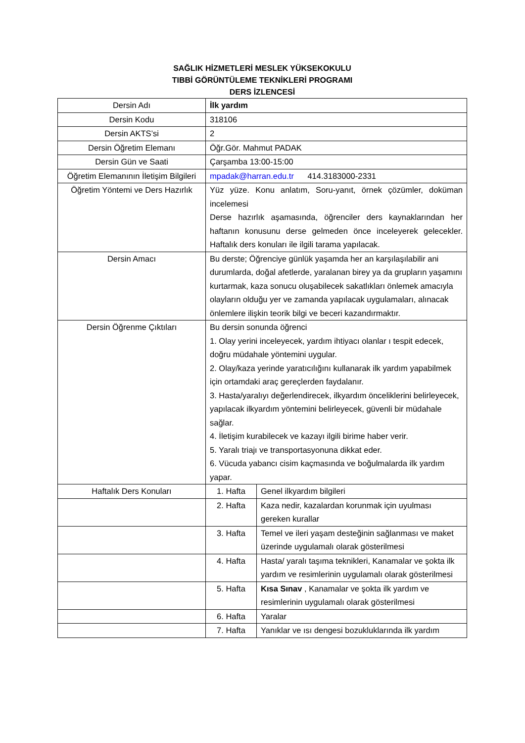SAĞLIK HİZMETLERİ MESLEK YÜKSEKOKULU
TIBBİ GÖRÜNTÜLEME TEKNİKLERİ PROGRAMI
DERS İZLENCESİ
| Dersin Adı | İlk yardım | |
| Dersin Kodu | 318106 | |
| Dersin AKTS’si | 2 | |
| Dersin Öğretim Elemanı | Öğr.Gör. Mahmut PADAK | |
| Dersin Gün ve Saati | Çarşamba 13:00-15:00 | |
| Öğretim Elemanının İletişim Bilgileri | mpadak@harran.edu.tr 414.3183000-2331 | |
| Öğretim Yöntemi ve Ders Hazırlık | Yüz yüze. Konu anlatım, Soru-yanıt, örnek çözümler, doküman incelemesi Derse hazırlık aşamasında, öğrenciler ders kaynaklarından her haftanın konusunu derse gelmeden önce inceleyerek gelecekler. Haftalık ders konuları ile ilgili tarama yapılacak. | |
| Dersin Amacı | Bu derste; Öğrenciye günlük yaşamda her an karşılaşılabilir ani durumlarda, doğal afetlerde, yaralanan birey ya da grupların yaşamını kurtarmak, kaza sonucu oluşabilecek sakatlıkları önlemek amacıyla olayların olduğu yer ve zamanda yapılacak uygulamaları, alınacak önlemlere ilişkin teorik bilgi ve beceri kazandırmaktır. | |
| Dersin Öğrenme Çıktıları | Bu dersin sonunda öğrenci 1. Olay yerini inceleyecek, yardım ihtiyacı olanlar ı tespit edecek, doğru müdahale yöntemini uygular. 2. Olay/kaza yerinde yaratıcılığını kullanarak ilk yardım yapabilmek için ortamdaki araç gereçlerden faydalanır. 3. Hasta/yaralıyı değerlendirecek, ilkyardım önceliklerini belirleyecek, yapılacak ilkyardım yöntemini belirleyecek, güvenli bir müdahale sağlar. 4. İletişim kurabilecek ve kazayı ilgili birime haber verir. 5. Yaralı triajı ve transportasyonuna dikkat eder. 6. Vücuda yabancı cisim kaçmasında ve boğulmalarda ilk yardım yapar. | |
| Haftalık Ders Konuları | 1. Hafta | Genel ilkyardım bilgileri |
| | 2. Hafta | Kaza nedir, kazalardan korunmak için uyulması gereken kurallar |
| | 3. Hafta | Temel ve ileri yaşam desteğinin sağlanması ve maket üzerinde uygulamalı olarak gösterilmesi |
| | 4. Hafta | Hasta/ yaralı taşıma teknikleri, Kanamalar ve şokta ilk yardım ve resimlerinin uygulamalı olarak gösterilmesi |
| | 5. Hafta | Kısa Sınav , Kanamalar ve şokta ilk yardım ve resimlerinin uygulamalı olarak gösterilmesi |
| | 6. Hafta | Yaralar |
| | 7. Hafta | Yanıklar ve ısı dengesi bozukluklarında ilk yardım |